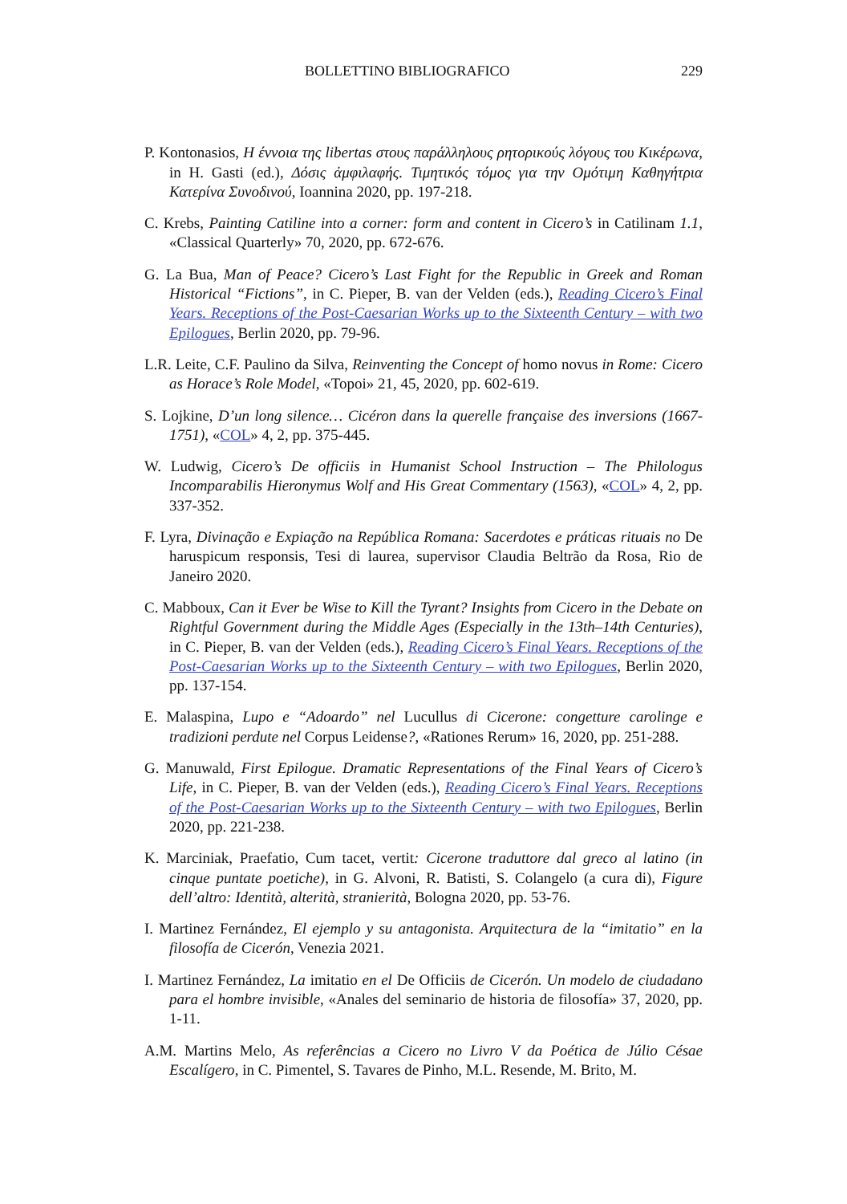BOLLETTINO BIBLIOGRAFICO 229
P. Kontonasios, Η έννοια της libertas στους παράλληλους ρητορικούς λόγους του Κικέρωνα, in H. Gasti (ed.), Δόσις ἀμφιλαφής. Τιμητικός τόμος για την Ομότιμη Καθηγήτρια Κατερίνα Συνοδινού, Ioannina 2020, pp. 197-218.
C. Krebs, Painting Catiline into a corner: form and content in Cicero’s in Catilinam 1.1, «Classical Quarterly» 70, 2020, pp. 672-676.
G. La Bua, Man of Peace? Cicero’s Last Fight for the Republic in Greek and Roman Historical “Fictions”, in C. Pieper, B. van der Velden (eds.), Reading Cicero’s Final Years. Receptions of the Post-Caesarian Works up to the Sixteenth Century – with two Epilogues, Berlin 2020, pp. 79-96.
L.R. Leite, C.F. Paulino da Silva, Reinventing the Concept of homo novus in Rome: Cicero as Horace’s Role Model, «Topoi» 21, 45, 2020, pp. 602-619.
S. Lojkine, D’un long silence… Cicéron dans la querelle française des inversions (1667-1751), «COL» 4, 2, pp. 375-445.
W. Ludwig, Cicero’s De officiis in Humanist School Instruction – The Philologus Incomparabilis Hieronymus Wolf and His Great Commentary (1563), «COL» 4, 2, pp. 337-352.
F. Lyra, Divinação e Expiação na República Romana: Sacerdotes e práticas rituais no De haruspicum responsis, Tesi di laurea, supervisor Claudia Beltrão da Rosa, Rio de Janeiro 2020.
C. Mabboux, Can it Ever be Wise to Kill the Tyrant? Insights from Cicero in the Debate on Rightful Government during the Middle Ages (Especially in the 13th–14th Centuries), in C. Pieper, B. van der Velden (eds.), Reading Cicero’s Final Years. Receptions of the Post-Caesarian Works up to the Sixteenth Century – with two Epilogues, Berlin 2020, pp. 137-154.
E. Malaspina, Lupo e “Adoardo” nel Lucullus di Cicerone: congetture carolinge e tradizioni perdute nel Corpus Leidense?, «Rationes Rerum» 16, 2020, pp. 251-288.
G. Manuwald, First Epilogue. Dramatic Representations of the Final Years of Cicero’s Life, in C. Pieper, B. van der Velden (eds.), Reading Cicero’s Final Years. Receptions of the Post-Caesarian Works up to the Sixteenth Century – with two Epilogues, Berlin 2020, pp. 221-238.
K. Marciniak, Praefatio, Cum tacet, vertit: Cicerone traduttore dal greco al latino (in cinque puntate poetiche), in G. Alvoni, R. Batisti, S. Colangelo (a cura di), Figure dell’altro: Identità, alterità, stranierità, Bologna 2020, pp. 53-76.
I. Martinez Fernández, El ejemplo y su antagonista. Arquitectura de la “imitatio” en la filosofía de Cicerón, Venezia 2021.
I. Martinez Fernández, La imitatio en el De Officiis de Cicerón. Un modelo de ciudadano para el hombre invisible, «Anales del seminario de historia de filosofía» 37, 2020, pp. 1-11.
A.M. Martins Melo, As referências a Cicero no Livro V da Poética de Júlio Césae Escalígero, in C. Pimentel, S. Tavares de Pinho, M.L. Resende, M. Brito, M.